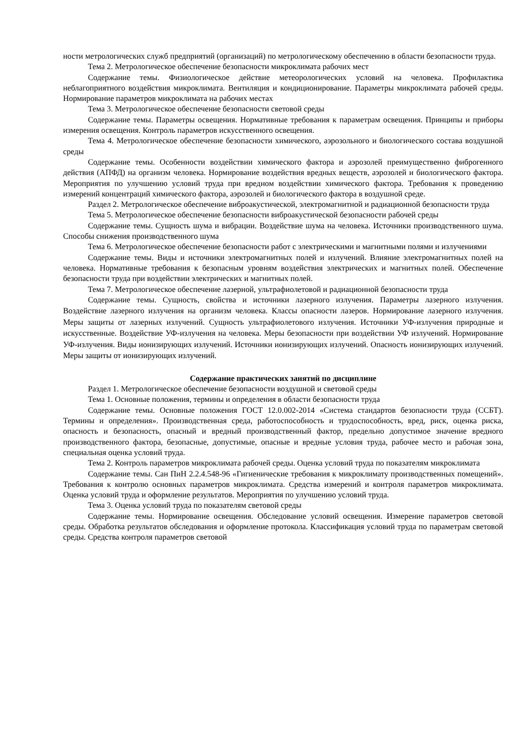ности метрологических служб предприятий (организаций) по метрологическому обеспечению в области безопасности труда.
Тема 2. Метрологическое обеспечение безопасности микроклимата рабочих мест
Содержание темы. Физиологическое действие метеорологических условий на человека. Профилактика неблагоприятного воздействия микроклимата. Вентиляция и кондиционирование. Параметры микроклимата рабочей среды. Нормирование параметров микроклимата на рабочих местах
Тема 3. Метрологическое обеспечение безопасности световой среды
Содержание темы. Параметры освещения. Нормативные требования к параметрам освещения. Принципы и приборы измерения освещения. Контроль параметров искусственного освещения.
Тема 4. Метрологическое обеспечение безопасности химического, аэрозольного и биологического состава воздушной среды
Содержание темы. Особенности воздействии химического фактора и аэрозолей преимущественно фиброгенного действия (АПФД) на организм человека. Нормирование воздействия вредных веществ, аэрозолей и биологического фактора. Мероприятия по улучшению условий труда при вредном воздействии химического фактора. Требования к проведению измерений концентраций химического фактора, аэрозолей и биологического фактора в воздушной среде.
Раздел 2. Метрологическое обеспечение виброакустической, электромагнитной и радиационной безопасности труда
Тема 5. Метрологическое обеспечение безопасности виброакустической безопасности рабочей среды
Содержание темы. Сущность шума и вибрации. Воздействие шума на человека. Источники производственного шума. Способы снижения производственного шума
Тема 6. Метрологическое обеспечение безопасности работ с электрическими и магнитными полями и излучениями
Содержание темы. Виды и источники электромагнитных полей и излучений. Влияние электромагнитных полей на человека. Нормативные требования к безопасным уровням воздействия электрических и магнитных полей. Обеспечение безопасности труда при воздействии электрических и магнитных полей.
Тема 7. Метрологическое обеспечение лазерной, ультрафиолетовой и радиационной безопасности труда
Содержание темы. Сущность, свойства и источники лазерного излучения. Параметры лазерного излучения. Воздействие лазерного излучения на организм человека. Классы опасности лазеров. Нормирование лазерного излучения. Меры защиты от лазерных излучений. Сущность ультрафиолетового излучения. Источники УФ-излучения природные и искусственные. Воздействие УФ-излучения на человека. Меры безопасности при воздействии УФ излучений. Нормирование УФ-излучения. Виды ионизирующих излучений. Источники ионизирующих излучений. Опасность ионизирующих излучений. Меры защиты от ионизирующих излучений.
Содержание практических занятий по дисциплине
Раздел 1. Метрологическое обеспечение безопасности воздушной и световой среды
Тема 1. Основные положения, термины и определения в области безопасности труда
Содержание темы. Основные положения ГОСТ 12.0.002-2014 «Система стандартов безопасности труда (ССБТ). Термины и определения». Производственная среда, работоспособность и трудоспособность, вред, риск, оценка риска, опасность и безопасность, опасный и вредный производственный фактор, предельно допустимое значение вредного производственного фактора, безопасные, допустимые, опасные и вредные условия труда, рабочее место и рабочая зона, специальная оценка условий труда.
Тема 2. Контроль параметров микроклимата рабочей среды. Оценка условий труда по показателям микроклимата
Содержание темы. Сан ПиН 2.2.4.548-96 «Гигиенические требования к микроклимату производственных помещений». Требования к контролю основных параметров микроклимата. Средства измерений и контроля параметров микроклимата. Оценка условий труда и оформление результатов. Мероприятия по улучшению условий труда.
Тема 3. Оценка условий труда по показателям световой среды
Содержание темы. Нормирование освещения. Обследование условий освещения. Измерение параметров световой среды. Обработка результатов обследования и оформление протокола. Классификация условий труда по параметрам световой среды. Средства контроля параметров световой